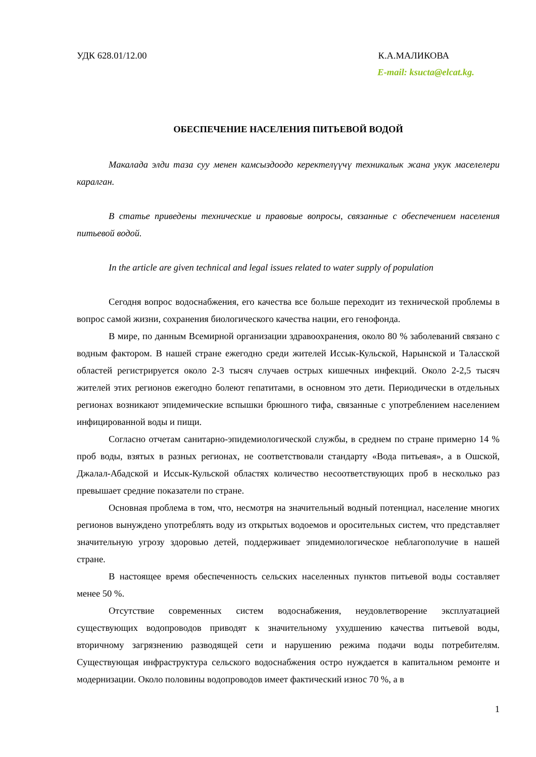УДК 628.01/12.00 К.А.МАЛИКОВА
E-mail: ksucta@elcat.kg.
ОБЕСПЕЧЕНИЕ НАСЕЛЕНИЯ ПИТЬЕВОЙ ВОДОЙ
Макалада элди таза суу менен камсыздоодо керектелүүчү техникалык жана укук маселелери каралган.
В статье приведены технические и правовые вопросы, связанные с обеспечением населения питьевой водой.
In the article are given technical and legal issues related to water supply of population
Сегодня вопрос водоснабжения, его качества все больше переходит из технической проблемы в вопрос самой жизни, сохранения биологического качества нации, его генофонда.
В мире, по данным Всемирной организации здравоохранения, около 80 % заболеваний связано с водным фактором. В нашей стране ежегодно среди жителей Иссык-Кульской, Нарынской и Таласской областей регистрируется около 2-3 тысяч случаев острых кишечных инфекций. Около 2-2,5 тысяч жителей этих регионов ежегодно болеют гепатитами, в основном это дети. Периодически в отдельных регионах возникают эпидемические вспышки брюшного тифа, связанные с употреблением населением инфицированной воды и пищи.
Согласно отчетам санитарно-эпидемиологической службы, в среднем по стране примерно 14 % проб воды, взятых в разных регионах, не соответствовали стандарту «Вода питьевая», а в Ошской, Джалал-Абадской и Иссык-Кульской областях количество несоответствующих проб в несколько раз превышает средние показатели по стране.
Основная проблема в том, что, несмотря на значительный водный потенциал, население многих регионов вынуждено употреблять воду из открытых водоемов и оросительных систем, что представляет значительную угрозу здоровью детей, поддерживает эпидемиологическое неблагополучие в нашей стране.
В настоящее время обеспеченность сельских населенных пунктов питьевой воды составляет менее 50 %.
Отсутствие современных систем водоснабжения, неудовлетворение эксплуатацией существующих водопроводов приводят к значительному ухудшению качества питьевой воды, вторичному загрязнению разводящей сети и нарушению режима подачи воды потребителям. Существующая инфраструктура сельского водоснабжения остро нуждается в капитальном ремонте и модернизации. Около половины водопроводов имеет фактический износ 70 %, а в
1